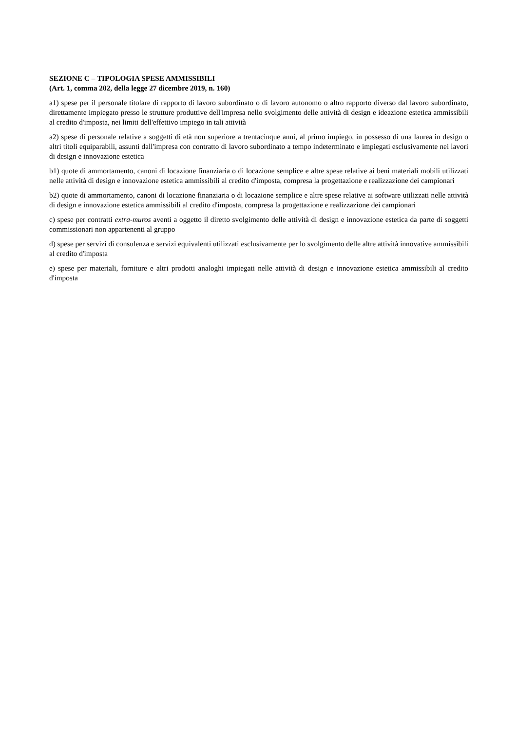SEZIONE C – TIPOLOGIA SPESE AMMISSIBILI
(Art. 1, comma 202, della legge 27 dicembre 2019, n. 160)
a1) spese per il personale titolare di rapporto di lavoro subordinato o di lavoro autonomo o altro rapporto diverso dal lavoro subordinato, direttamente impiegato presso le strutture produttive dell'impresa nello svolgimento delle attività di design e ideazione estetica ammissibili al credito d'imposta, nei limiti dell'effettivo impiego in tali attività
a2) spese di personale relative a soggetti di età non superiore a trentacinque anni, al primo impiego, in possesso di una laurea in design o altri titoli equiparabili, assunti dall'impresa con contratto di lavoro subordinato a tempo indeterminato e impiegati esclusivamente nei lavori di design e innovazione estetica
b1) quote di ammortamento, canoni di locazione finanziaria o di locazione semplice e altre spese relative ai beni materiali mobili utilizzati nelle attività di design e innovazione estetica ammissibili al credito d'imposta, compresa la progettazione e realizzazione dei campionari
b2) quote di ammortamento, canoni di locazione finanziaria o di locazione semplice e altre spese relative ai software utilizzati nelle attività di design e innovazione estetica ammissibili al credito d'imposta, compresa la progettazione e realizzazione dei campionari
c) spese per contratti extra-muros aventi a oggetto il diretto svolgimento delle attività di design e innovazione estetica da parte di soggetti commissionari non appartenenti al gruppo
d) spese per servizi di consulenza e servizi equivalenti utilizzati esclusivamente per lo svolgimento delle altre attività innovative ammissibili al credito d'imposta
e) spese per materiali, forniture e altri prodotti analoghi impiegati nelle attività di design e innovazione estetica ammissibili al credito d'imposta